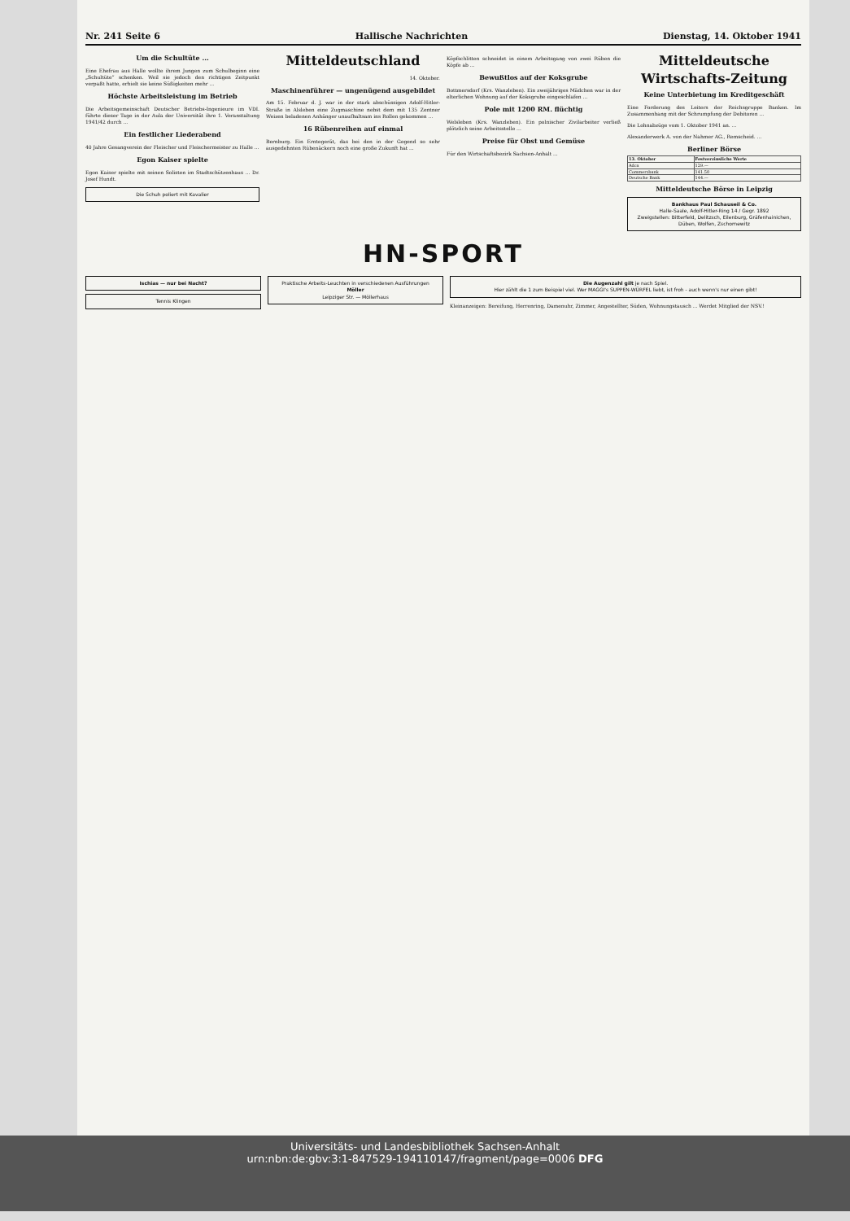Nr. 241 Seite 6 Hallische Nachrichten Dienstag, 14. Oktober 1941
Um die Schultüte ...
Eine Ehefrau aus Halle wollte ihrem Jungen zum Schulbeginn eine „Schultüte“ schenken. Weil sie jedoch den richtigen Zeitpunkt verpaßt hatte, erhielt sie keine Süßigkeiten mehr ...
Höchste Arbeitsleistung im Betrieb
Die Arbeitsgemeinschaft Deutscher Betriebs-Ingenieure im VDI. führte dieser Tage in der Aula der Universität ihre 1. Veranstaltung 1941/42 durch ...
Ein festlicher Liederabend
40 Jahre Gesangverein der Fleischer und Fleischermeister zu Halle ...
Egon Kaiser spielte
Egon Kaiser spielte mit seinen Solisten im Stadtschützenhaus ... Dr. Josef Hundt.
Die Schuh poliert mit Kavalier
Mitteldeutschland
14. Oktober.
Maschinenführer — ungenügend ausgebildet
Am 15. Februar d. J. war in der stark abschüssigen Adolf-Hitler-Straße in Alsleben eine Zugmaschine nebst dem mit 135 Zentner Weizen beladenen Anhänger unaufhaltsam ins Rollen gekommen ...
16 Rübenreihen auf einmal
Bernburg. Ein Erntegerät, das bei den in der Gegend so sehr ausgedehnten Rübenäckern noch eine große Zukunft hat ...
Köpfschlitten schneidet in einem Arbeitsgang von zwei Rüben die Köpfe ab ...
Bewußtlos auf der Koksgrube
Bottmersdorf (Krs. Wanzleben). Ein zweijähriges Mädchen war in der elterlichen Wohnung auf der Koksgrube eingeschlafen ...
Pole mit 1200 RM. flüchtig
Welsleben (Krs. Wanzleben). Ein polnischer Zivilarbeiter verließ plötzlich seine Arbeitsstelle ...
Preise für Obst und Gemüse
Für den Wirtschaftsbezirk Sachsen-Anhalt ...
Mitteldeutsche Wirtschafts-Zeitung
Keine Unterbietung im Kreditgeschäft
Eine Forderung des Leiters der Reichsgruppe Banken. Im Zusammenhang mit der Schrumpfung der Debitoren ...
Die Lohnabzüge vom 1. Oktober 1941 an. ...
Alexanderwerk A. von der Nahmer AG., Remscheid. ...
Berliner Börse
| 13. Oktober | Festverzinsliche Werte |
| --- | --- |
| Adca | 129.— |
| Commerzbank | 141.50 |
| Deutsche Bank | 144.— |
Mitteldeutsche Börse in Leipzig
Bankhaus Paul Schauseil & Co.
Halle-Saale, Adolf-Hitler-Ring 14 / Gegr. 1892
Zweigstellen: Bitterfeld, Delitzsch, Eilenburg, Gräfenhainichen, Düben, Wolfen, Zschornewitz
HN-SPORT
Ischias — nur bei Nacht?
Tennis Klingen
Praktische Arbeits-Leuchten in verschiedenen Ausführungen
Möller
Leipziger Str. — Möllerhaus
Die Augenzahl gilt je nach Spiel.
Hier zählt die 1 zum Beispiel viel. Wer MAGGI's SUPPEN-WÜRFEL liebt, ist froh - auch wenn's nur einen gibt!
Kleinanzeigen: Bereifung, Herrenring, Damenuhr, Zimmer, Angestellter, Süden, Wohnungstausch ... Werdet Mitglied der NSV.!
Universitäts- und Landesbibliothek Sachsen-Anhalt
urn:nbn:de:gbv:3:1-847529-194110147/fragment/page=0006 DFG